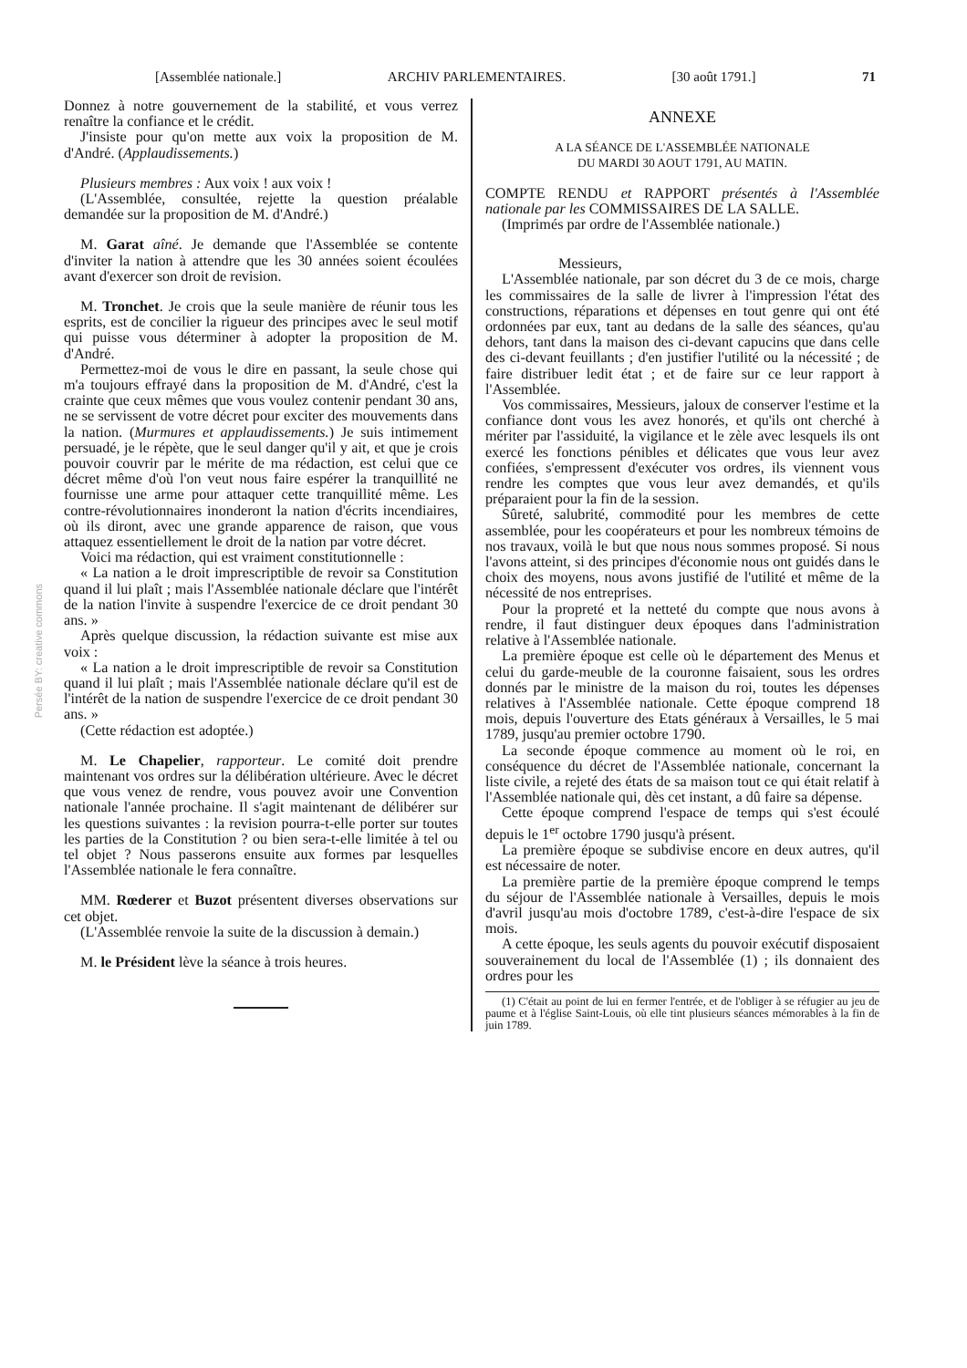[Assemblée nationale.] ARCHIV PARLEMENTAIRES. [30 août 1791.] 71
Persée BY: creative commons
Donnez à notre gouvernement de la stabilité, et vous verrez renaître la confiance et le crédit.
J'insiste pour qu'on mette aux voix la proposition de M. d'André. (Applaudissements.)
Plusieurs membres : Aux voix ! aux voix !
(L'Assemblée, consultée, rejette la question préalable demandée sur la proposition de M. d'André.)
M. Garat aîné. Je demande que l'Assemblée se contente d'inviter la nation à attendre que les 30 années soient écoulées avant d'exercer son droit de revision.
M. Tronchet. Je crois que la seule manière de réunir tous les esprits, est de concilier la rigueur des principes avec le seul motif qui puisse vous déterminer à adopter la proposition de M. d'André.
Permettez-moi de vous le dire en passant, la seule chose qui m'a toujours effrayé dans la proposition de M. d'André, c'est la crainte que ceux mêmes que vous voulez contenir pendant 30 ans, ne se servissent de votre décret pour exciter des mouvements dans la nation. (Murmures et applaudissements.) Je suis intimement persuadé, je le répète, que le seul danger qu'il y ait, et que je crois pouvoir couvrir par le mérite de ma rédaction, est celui que ce décret même d'où l'on veut nous faire espérer la tranquillité ne fournisse une arme pour attaquer cette tranquillité même. Les contre-révolutionnaires inonderont la nation d'écrits incendiaires, où ils diront, avec une grande apparence de raison, que vous attaquez essentiellement le droit de la nation par votre décret.
Voici ma rédaction, qui est vraiment constitutionnelle :
« La nation a le droit imprescriptible de revoir sa Constitution quand il lui plaît ; mais l'Assemblée nationale déclare que l'intérêt de la nation l'invite à suspendre l'exercice de ce droit pendant 30 ans. »
Après quelque discussion, la rédaction suivante est mise aux voix :
« La nation a le droit imprescriptible de revoir sa Constitution quand il lui plaît ; mais l'Assemblée nationale déclare qu'il est de l'intérêt de la nation de suspendre l'exercice de ce droit pendant 30 ans. »
(Cette rédaction est adoptée.)
M. Le Chapelier, rapporteur. Le comité doit prendre maintenant vos ordres sur la délibération ultérieure. Avec le décret que vous venez de rendre, vous pouvez avoir une Convention nationale l'année prochaine. Il s'agit maintenant de délibérer sur les questions suivantes : la revision pourra-t-elle porter sur toutes les parties de la Constitution ? ou bien sera-t-elle limitée à tel ou tel objet ? Nous passerons ensuite aux formes par lesquelles l'Assemblée nationale le fera connaître.
MM. Rœderer et Buzot présentent diverses observations sur cet objet.
(L'Assemblée renvoie la suite de la discussion à demain.)
M. le Président lève la séance à trois heures.
ANNEXE
A LA SÉANCE DE L'ASSEMBLÉE NATIONALE
DU MARDI 30 AOUT 1791, AU MATIN.
COMPTE RENDU et RAPPORT présentés à l'Assemblée nationale par les COMMISSAIRES DE LA SALLE.
(Imprimés par ordre de l'Assemblée nationale.)
Messieurs,
L'Assemblée nationale, par son décret du 3 de ce mois, charge les commissaires de la salle de livrer à l'impression l'état des constructions, réparations et dépenses en tout genre qui ont été ordonnées par eux, tant au dedans de la salle des séances, qu'au dehors, tant dans la maison des ci-devant capucins que dans celle des ci-devant feuillants ; d'en justifier l'utilité ou la nécessité ; de faire distribuer ledit état ; et de faire sur ce leur rapport à l'Assemblée.
Vos commissaires, Messieurs, jaloux de conserver l'estime et la confiance dont vous les avez honorés, et qu'ils ont cherché à mériter par l'assiduité, la vigilance et le zèle avec lesquels ils ont exercé les fonctions pénibles et délicates que vous leur avez confiées, s'empressent d'exécuter vos ordres, ils viennent vous rendre les comptes que vous leur avez demandés, et qu'ils préparaient pour la fin de la session.
Sûreté, salubrité, commodité pour les membres de cette assemblée, pour les coopérateurs et pour les nombreux témoins de nos travaux, voilà le but que nous nous sommes proposé. Si nous l'avons atteint, si des principes d'économie nous ont guidés dans le choix des moyens, nous avons justifié de l'utilité et même de la nécessité de nos entreprises.
Pour la propreté et la netteté du compte que nous avons à rendre, il faut distinguer deux époques dans l'administration relative à l'Assemblée nationale.
La première époque est celle où le département des Menus et celui du garde-meuble de la couronne faisaient, sous les ordres donnés par le ministre de la maison du roi, toutes les dépenses relatives à l'Assemblée nationale. Cette époque comprend 18 mois, depuis l'ouverture des Etats généraux à Versailles, le 5 mai 1789, jusqu'au premier octobre 1790.
La seconde époque commence au moment où le roi, en conséquence du décret de l'Assemblée nationale, concernant la liste civile, a rejeté des états de sa maison tout ce qui était relatif à l'Assemblée nationale qui, dès cet instant, a dû faire sa dépense.
Cette époque comprend l'espace de temps qui s'est écoulé depuis le 1<sup>er</sup> octobre 1790 jusqu'à présent.
La première époque se subdivise encore en deux autres, qu'il est nécessaire de noter.
La première partie de la première époque comprend le temps du séjour de l'Assemblée nationale à Versailles, depuis le mois d'avril jusqu'au mois d'octobre 1789, c'est-à-dire l'espace de six mois.
A cette époque, les seuls agents du pouvoir exécutif disposaient souverainement du local de l'Assemblée (1) ; ils donnaient des ordres pour les
(1) C'était au point de lui en fermer l'entrée, et de l'obliger à se réfugier au jeu de paume et à l'église Saint-Louis, où elle tint plusieurs séances mémorables à la fin de juin 1789.